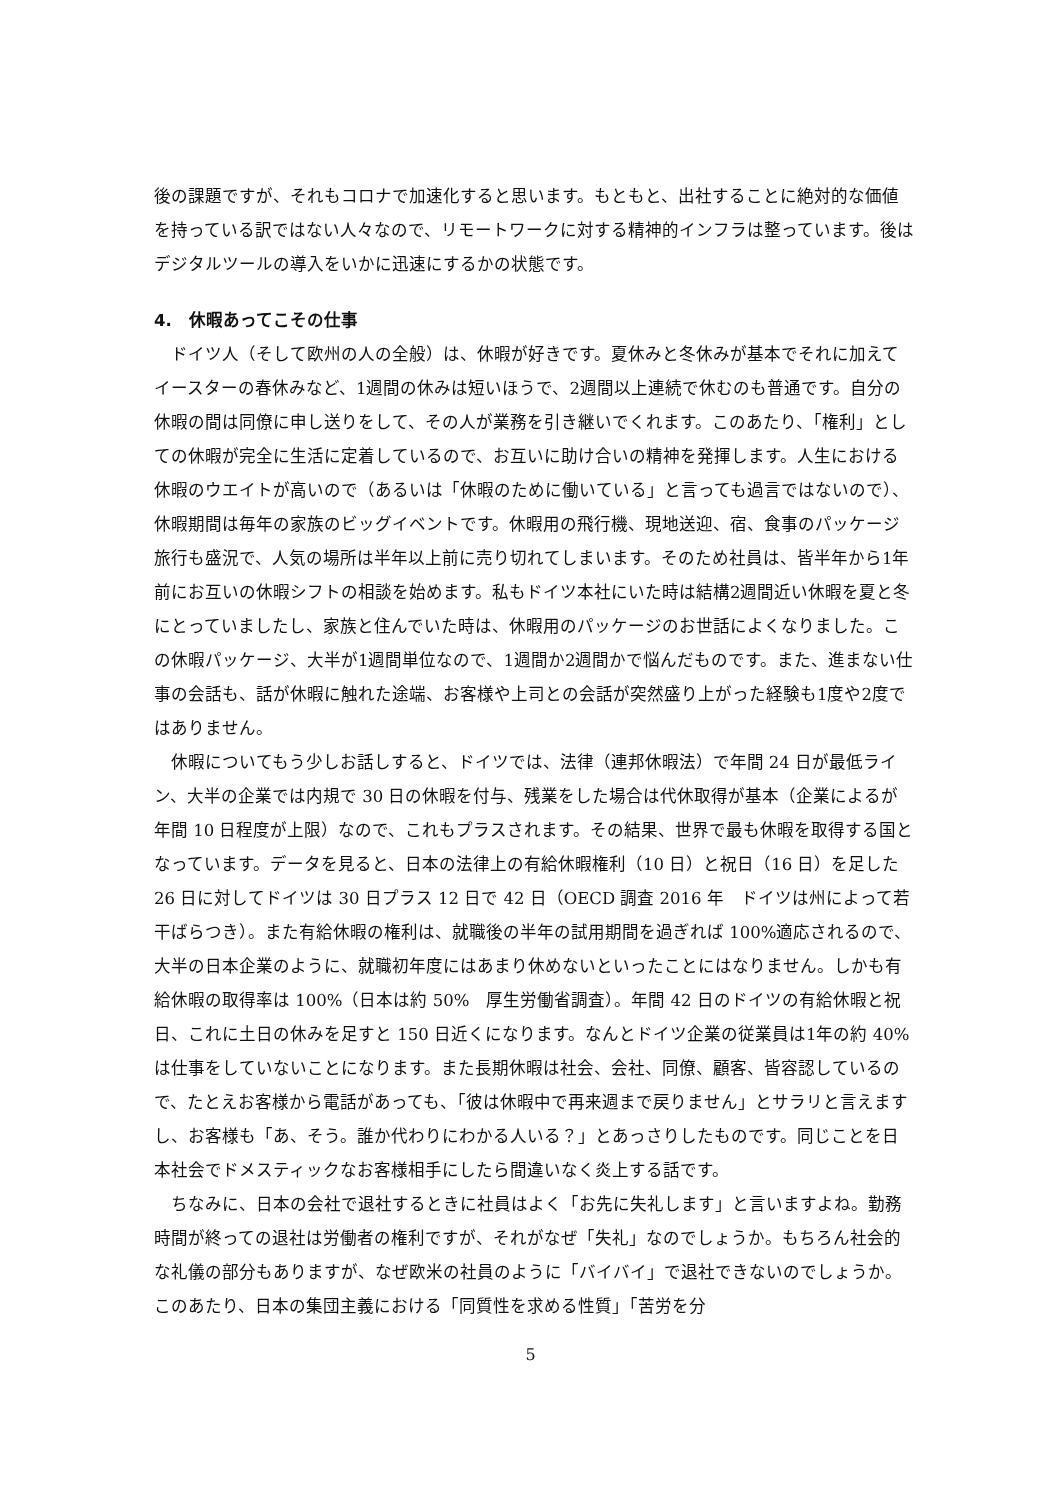後の課題ですが、それもコロナで加速化すると思います。もともと、出社することに絶対的な価値を持っている訳ではない人々なので、リモートワークに対する精神的インフラは整っています。後はデジタルツールの導入をいかに迅速にするかの状態です。
4.　休暇あってこその仕事
ドイツ人（そして欧州の人の全般）は、休暇が好きです。夏休みと冬休みが基本でそれに加えてイースターの春休みなど、1週間の休みは短いほうで、2週間以上連続で休むのも普通です。自分の休暇の間は同僚に申し送りをして、その人が業務を引き継いでくれます。このあたり、「権利」としての休暇が完全に生活に定着しているので、お互いに助け合いの精神を発揮します。人生における休暇のウエイトが高いので（あるいは「休暇のために働いている」と言っても過言ではないので）、休暇期間は毎年の家族のビッグイベントです。休暇用の飛行機、現地送迎、宿、食事のパッケージ旅行も盛況で、人気の場所は半年以上前に売り切れてしまいます。そのため社員は、皆半年から1年前にお互いの休暇シフトの相談を始めます。私もドイツ本社にいた時は結構2週間近い休暇を夏と冬にとっていましたし、家族と住んでいた時は、休暇用のパッケージのお世話によくなりました。この休暇パッケージ、大半が1週間単位なので、1週間か2週間かで悩んだものです。また、進まない仕事の会話も、話が休暇に触れた途端、お客様や上司との会話が突然盛り上がった経験も1度や2度ではありません。
休暇についてもう少しお話しすると、ドイツでは、法律（連邦休暇法）で年間 24 日が最低ライン、大半の企業では内規で 30 日の休暇を付与、残業をした場合は代休取得が基本（企業によるが年間 10 日程度が上限）なので、これもプラスされます。その結果、世界で最も休暇を取得する国となっています。データを見ると、日本の法律上の有給休暇権利（10 日）と祝日（16 日）を足した 26 日に対してドイツは 30 日プラス 12 日で 42 日（OECD 調査 2016 年　ドイツは州によって若干ばらつき）。また有給休暇の権利は、就職後の半年の試用期間を過ぎれば 100%適応されるので、大半の日本企業のように、就職初年度にはあまり休めないといったことにはなりません。しかも有給休暇の取得率は 100%（日本は約 50%　厚生労働省調査）。年間 42 日のドイツの有給休暇と祝日、これに土日の休みを足すと 150 日近くになります。なんとドイツ企業の従業員は1年の約 40%は仕事をしていないことになります。また長期休暇は社会、会社、同僚、顧客、皆容認しているので、たとえお客様から電話があっても、「彼は休暇中で再来週まで戻りません」とサラリと言えますし、お客様も「あ、そう。誰か代わりにわかる人いる？」とあっさりしたものです。同じことを日本社会でドメスティックなお客様相手にしたら間違いなく炎上する話です。
ちなみに、日本の会社で退社するときに社員はよく「お先に失礼します」と言いますよね。勤務時間が終っての退社は労働者の権利ですが、それがなぜ「失礼」なのでしょうか。もちろん社会的な礼儀の部分もありますが、なぜ欧米の社員のように「バイバイ」で退社できないのでしょうか。このあたり、日本の集団主義における「同質性を求める性質」「苦労を分
5